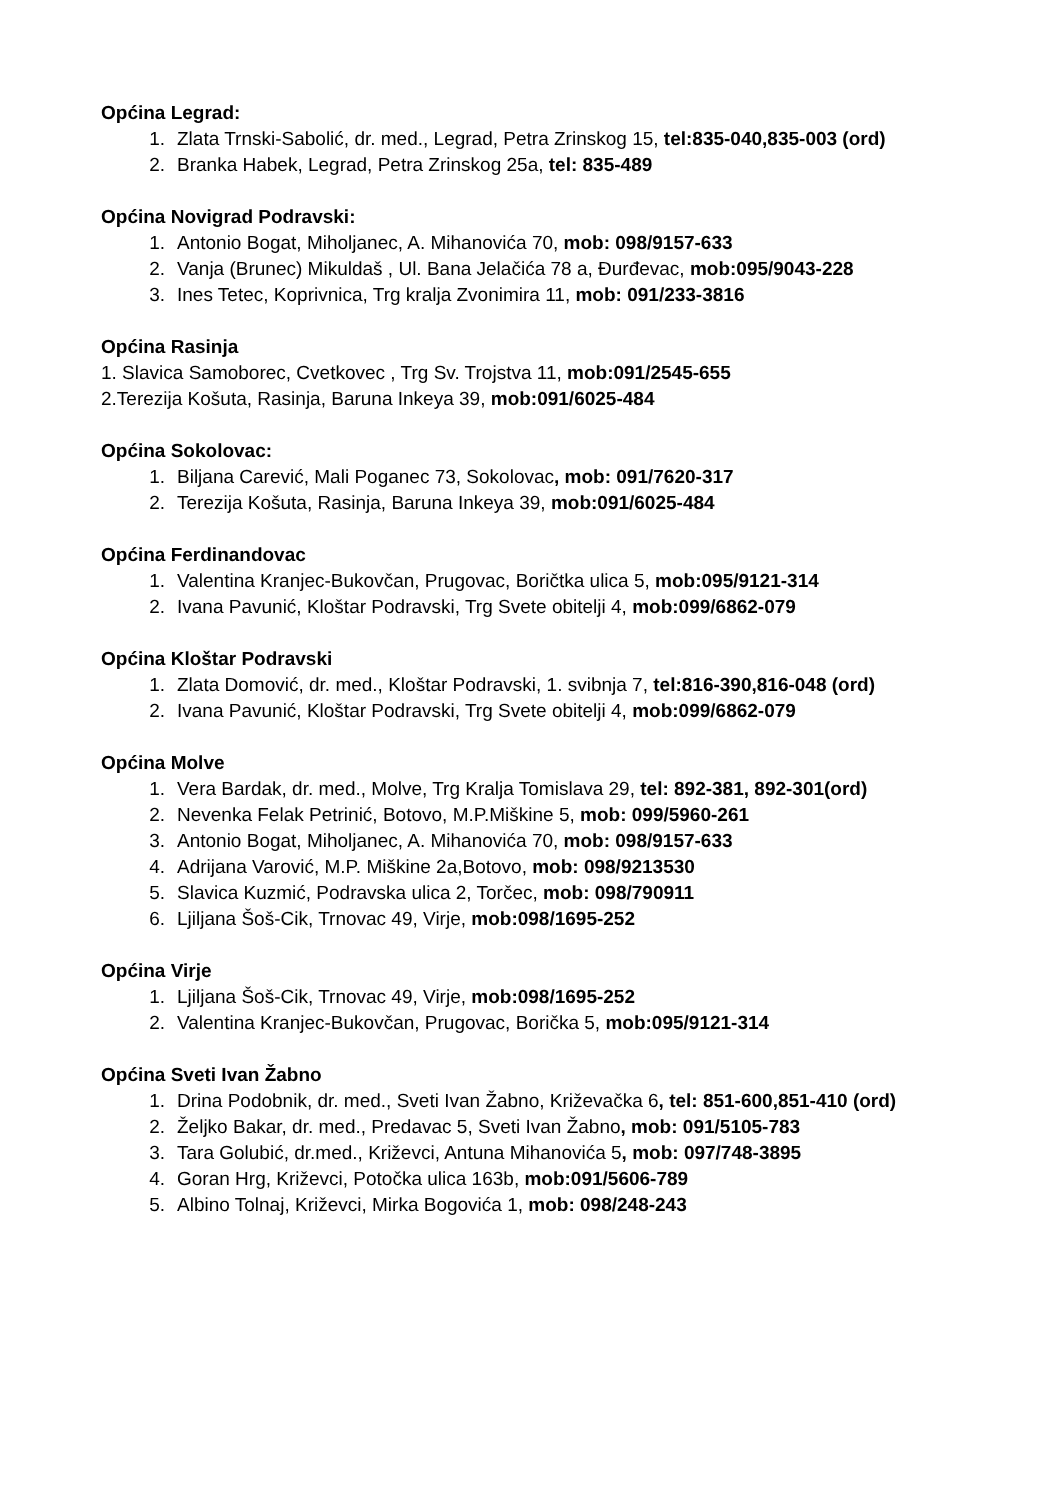Općina Legrad:
1. Zlata Trnski-Sabolić, dr. med., Legrad, Petra Zrinskog 15, tel:835-040,835-003 (ord)
2. Branka Habek, Legrad, Petra Zrinskog 25a, tel: 835-489
Općina Novigrad Podravski:
1. Antonio Bogat, Miholjanec, A. Mihanovića 70, mob: 098/9157-633
2. Vanja (Brunec) Mikuldaš , Ul. Bana Jelačića 78 a, Đurđevac, mob:095/9043-228
3. Ines Tetec, Koprivnica, Trg kralja Zvonimira 11, mob: 091/233-3816
Općina Rasinja
1. Slavica Samoborec, Cvetkovec , Trg Sv. Trojstva 11, mob:091/2545-655
2.Terezija Košuta, Rasinja, Baruna Inkeya 39, mob:091/6025-484
Općina Sokolovac:
1. Biljana Carević, Mali Poganec 73, Sokolovac, mob: 091/7620-317
2. Terezija Košuta, Rasinja, Baruna Inkeya 39, mob:091/6025-484
Općina Ferdinandovac
1. Valentina Kranjec-Bukovčan, Prugovac, Boričtka ulica 5, mob:095/9121-314
2. Ivana Pavunić, Kloštar Podravski, Trg Svete obitelji 4, mob:099/6862-079
Općina Kloštar Podravski
1. Zlata Domović, dr. med., Kloštar Podravski, 1. svibnja 7, tel:816-390,816-048 (ord)
2. Ivana Pavunić, Kloštar Podravski, Trg Svete obitelji 4, mob:099/6862-079
Općina Molve
1. Vera Bardak, dr. med., Molve, Trg Kralja Tomislava 29, tel: 892-381, 892-301(ord)
2. Nevenka Felak Petrinić, Botovo, M.P.Miškine 5, mob: 099/5960-261
3. Antonio Bogat, Miholjanec, A. Mihanovića 70, mob: 098/9157-633
4. Adrijana Varović, M.P. Miškine 2a,Botovo, mob: 098/9213530
5. Slavica Kuzmić, Podravska ulica 2, Torčec, mob: 098/790911
6. Ljiljana Šoš-Cik, Trnovac 49, Virje, mob:098/1695-252
Općina Virje
1. Ljiljana Šoš-Cik, Trnovac 49, Virje, mob:098/1695-252
2. Valentina Kranjec-Bukovčan, Prugovac, Borička 5, mob:095/9121-314
Općina Sveti Ivan Žabno
1. Drina Podobnik, dr. med., Sveti Ivan Žabno, Križevačka 6, tel: 851-600,851-410 (ord)
2. Željko Bakar, dr. med., Predavac 5, Sveti Ivan Žabno, mob: 091/5105-783
3. Tara Golubić, dr.med., Križevci, Antuna Mihanovića 5, mob: 097/748-3895
4. Goran Hrg, Križevci, Potočka ulica 163b, mob:091/5606-789
5. Albino Tolnaj, Križevci, Mirka Bogovića 1, mob: 098/248-243